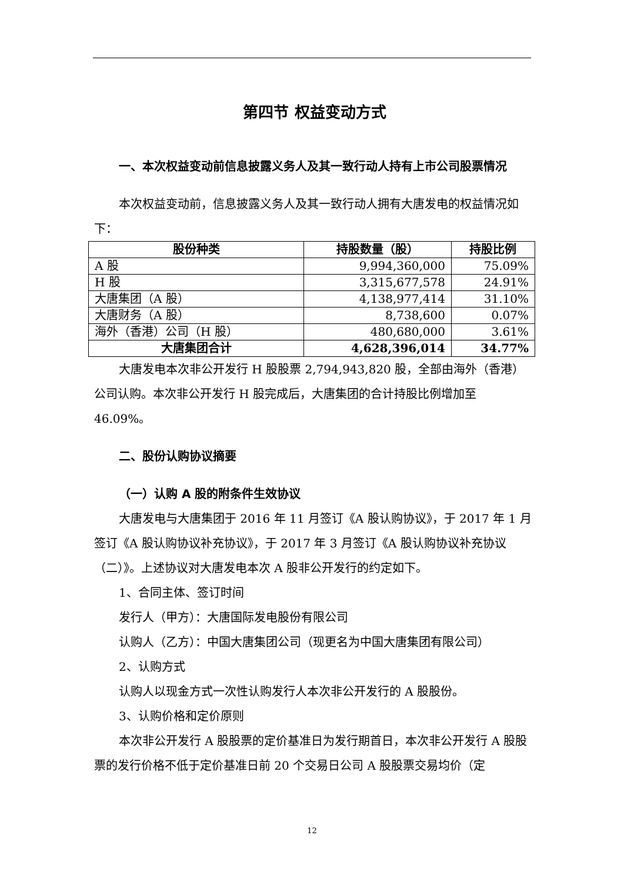第四节 权益变动方式
一、本次权益变动前信息披露义务人及其一致行动人持有上市公司股票情况
本次权益变动前，信息披露义务人及其一致行动人拥有大唐发电的权益情况如下：
| 股份种类 | 持股数量（股） | 持股比例 |
| --- | --- | --- |
| A 股 | 9,994,360,000 | 75.09% |
| H 股 | 3,315,677,578 | 24.91% |
| 大唐集团（A 股） | 4,138,977,414 | 31.10% |
| 大唐财务（A 股） | 8,738,600 | 0.07% |
| 海外（香港）公司（H 股） | 480,680,000 | 3.61% |
| 大唐集团合计 | 4,628,396,014 | 34.77% |
大唐发电本次非公开发行 H 股股票 2,794,943,820 股，全部由海外（香港）公司认购。本次非公开发行 H 股完成后，大唐集团的合计持股比例增加至 46.09%。
二、股份认购协议摘要
（一）认购 A 股的附条件生效协议
大唐发电与大唐集团于 2016 年 11 月签订《A 股认购协议》，于 2017 年 1 月签订《A 股认购协议补充协议》，于 2017 年 3 月签订《A 股认购协议补充协议（二）》。上述协议对大唐发电本次 A 股非公开发行的约定如下。
1、合同主体、签订时间
发行人（甲方）：大唐国际发电股份有限公司
认购人（乙方）：中国大唐集团公司（现更名为中国大唐集团有限公司）
2、认购方式
认购人以现金方式一次性认购发行人本次非公开发行的 A 股股份。
3、认购价格和定价原则
本次非公开发行 A 股股票的定价基准日为发行期首日，本次非公开发行 A 股股票的发行价格不低于定价基准日前 20 个交易日公司 A 股股票交易均价（定
12